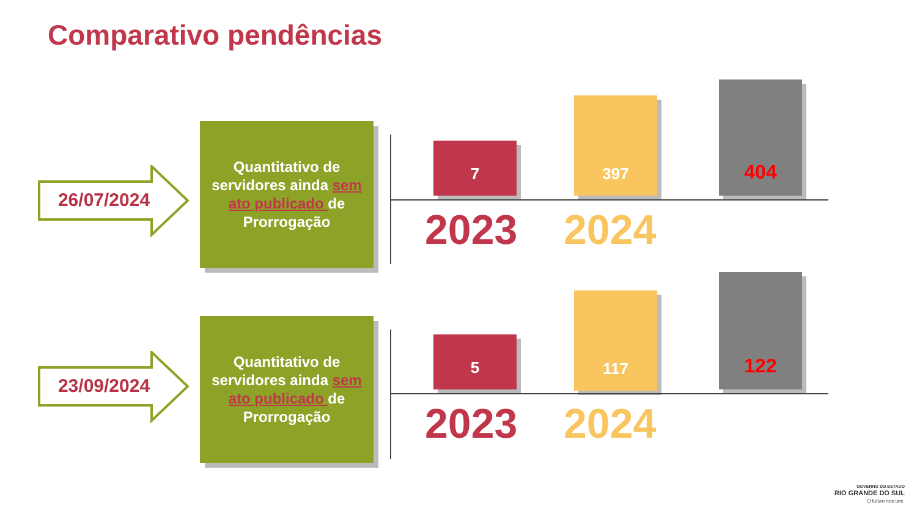Comparativo pendências
26/07/2024
Quantitativo de
servidores ainda sem
ato publicado de
Prorrogação
7
397
404
2023 2024
23/09/2024
Quantitativo de
servidores ainda sem
ato publicado de
Prorrogação
5
117
122
2023 2024
GOVERNO DO ESTADO
RIO GRANDE DO SUL
O futuro nos une.